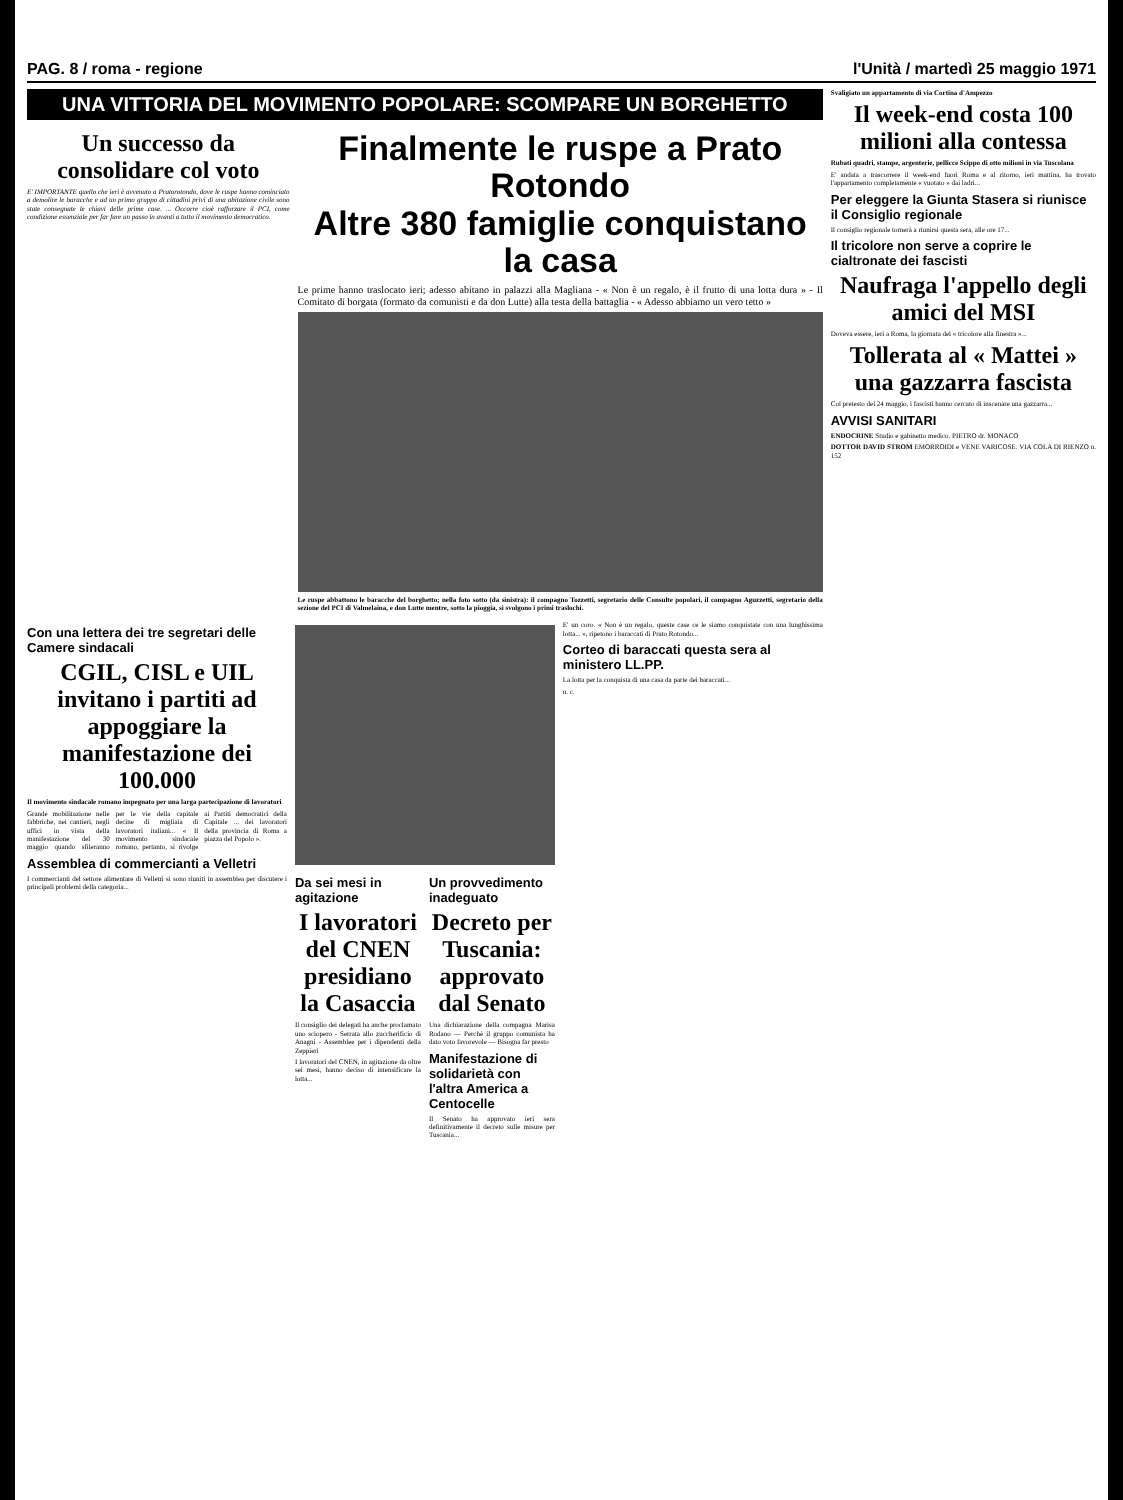PAG. 8 / roma - regione l'Unità / martedì 25 maggio 1971
UNA VITTORIA DEL MOVIMENTO POPOLARE: SCOMPARE UN BORGHETTO
Un successo da consolidare col voto
E' IMPORTANTE quello che ieri è avvenuto a Pratorotondo, dove le ruspe hanno cominciato a demolire le baracche e ad un primo gruppo di cittadini privi di una abitazione civile sono state consegnate le chiavi delle prime case. ... Occorre cioè rafforzare il PCI, come condizione essenziale per far fare un passo in avanti a tutto il movimento democratico.
Finalmente le ruspe a Prato Rotondo
Altre 380 famiglie conquistano la casa
Le prime hanno traslocato ieri; adesso abitano in palazzi alla Magliana - « Non è un regalo, è il frutto di una lotta dura » - Il Comitato di borgata (formato da comunisti e da don Lutte) alla testa della battaglia - « Adesso abbiamo un vero tetto »
Le ruspe abbattono le baracche del borghetto; nella foto sotto (da sinistra): il compagno Tozzetti, segretario delle Consulte popolari, il compagno Aguzzetti, segretario della sezione del PCI di Valmelaina, e don Lutte mentre, sotto la pioggia, si svolgono i primi traslochi.
Con una lettera dei tre segretari delle Camere sindacali
CGIL, CISL e UIL invitano i partiti ad appoggiare la manifestazione dei 100.000
Il movimento sindacale romano impegnato per una larga partecipazione di lavoratori
Grande mobilitazione nelle fabbriche, nei cantieri, negli uffici in vista della manifestazione del 30 maggio quando sfileranno per le vie della capitale decine di migliaia di lavoratori italiani... « Il movimento sindacale romano, pertanto, si rivolge ai Partiti democratici della Capitale ... dei lavoratori della provincia di Roma a piazza del Popolo ».
Assemblea di commercianti a Velletri
I commercianti del settore alimentare di Velletri si sono riuniti in assemblea per discutere i principali problemi della categoria...
Da sei mesi in agitazione
I lavoratori del CNEN presidiano la Casaccia
Il consiglio dei delegati ha anche proclamato uno sciopero - Serrata allo zuccherificio di Anagni - Assemblee per i dipendenti della Zeppieri
I lavoratori del CNEN, in agitazione da oltre sei mesi, hanno deciso di intensificare la lotta...
Un provvedimento inadeguato
Decreto per Tuscania: approvato dal Senato
Una dichiarazione della compagna Marisa Rodano — Perchè il gruppo comunista ha dato voto favorevole — Bisogna far presto
Manifestazione di solidarietà con l'altra America a Centocelle
Il Senato ha approvato ieri sera definitivamente il decreto sulle misure per Tuscania...
E' un coro. « Non è un regalo, queste case ce le siamo conquistate con una lunghissima lotta... », ripetono i baraccati di Prato Rotondo...
Corteo di baraccati questa sera al ministero LL.PP.
La lotta per la conquista di una casa da parte dei baraccati...
n. c.
Svaligiato un appartamento di via Cortina d'Ampezzo
Il week-end costa 100 milioni alla contessa
Rubati quadri, stampe, argenterie, pellicce Scippo di otto milioni in via Tuscolana
E' andata a trascorrere il week-end fuori Roma e al ritorno, ieri mattina, ha trovato l'appartamento completamente « vuotato » dai ladri...
Per eleggere la Giunta Stasera si riunisce il Consiglio regionale
Il consiglio regionale tornerà a riunirsi questa sera, alle ore 17...
Il tricolore non serve a coprire le cialtronate dei fascisti
Naufraga l'appello degli amici del MSI
Doveva essere, ieri a Roma, la giornata del « tricolore alla finestra »...
Tollerata al « Mattei » una gazzarra fascista
Col pretesto del 24 maggio, i fascisti hanno cercato di inscenare una gazzarra...
AVVISI SANITARI
ENDOCRINE Studio e gabinetto medico. PIETRO dr. MONACO
DOTTOR DAVID STROM EMORROIDI e VENE VARICOSE. VIA COLA DI RIENZO n. 152